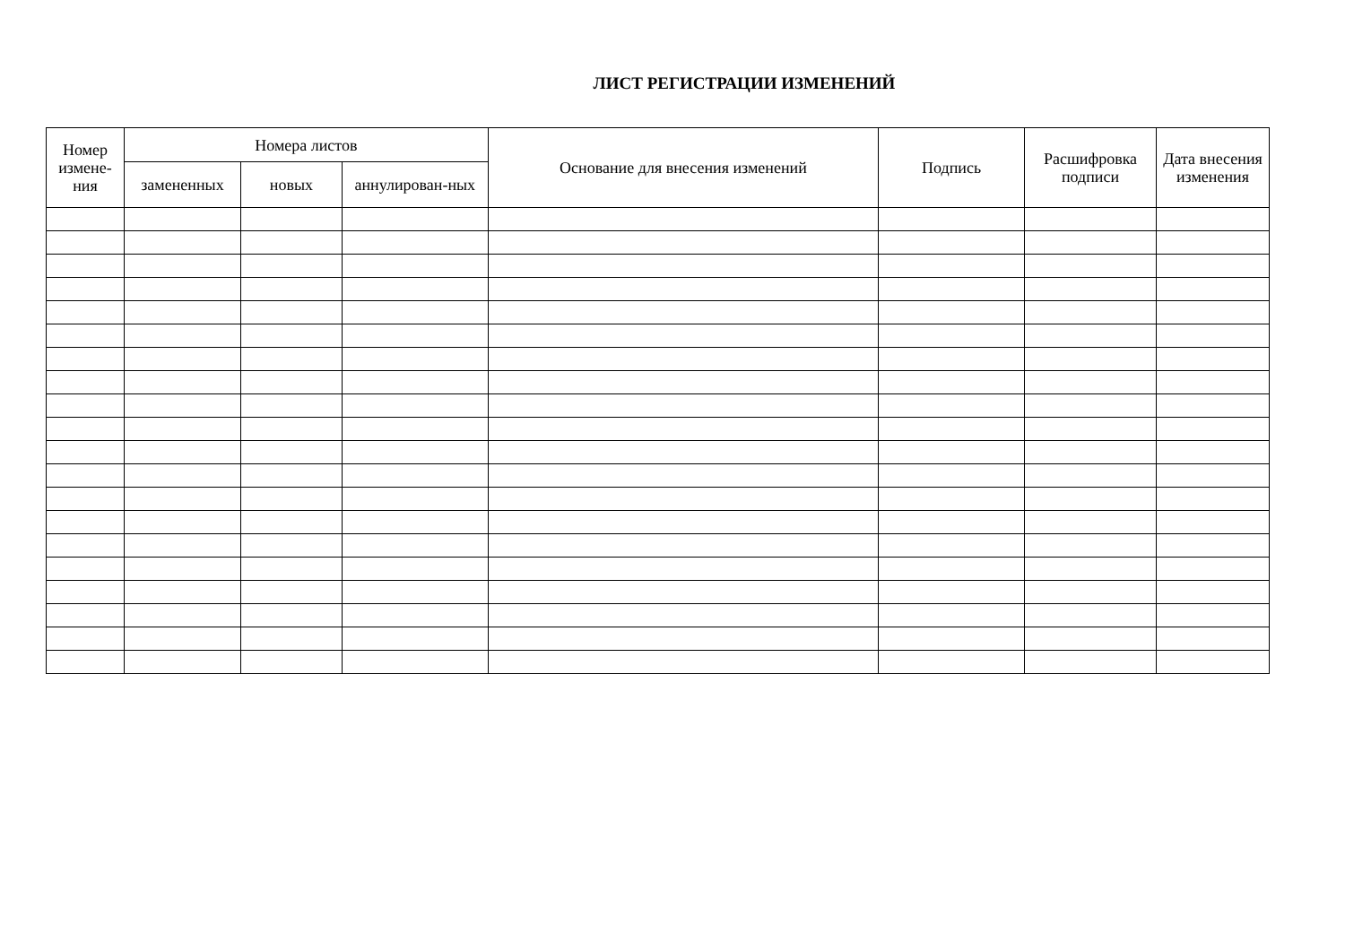ЛИСТ РЕГИСТРАЦИИ ИЗМЕНЕНИЙ
| Номер измене-ния | Номера листов | | | Основание для внесения изменений | Подпись | Расшифровка подписи | Дата внесения изменения |
| --- | --- | --- | --- | --- | --- | --- | --- |
| | замененных | новых | аннулирован-ных | | | | |